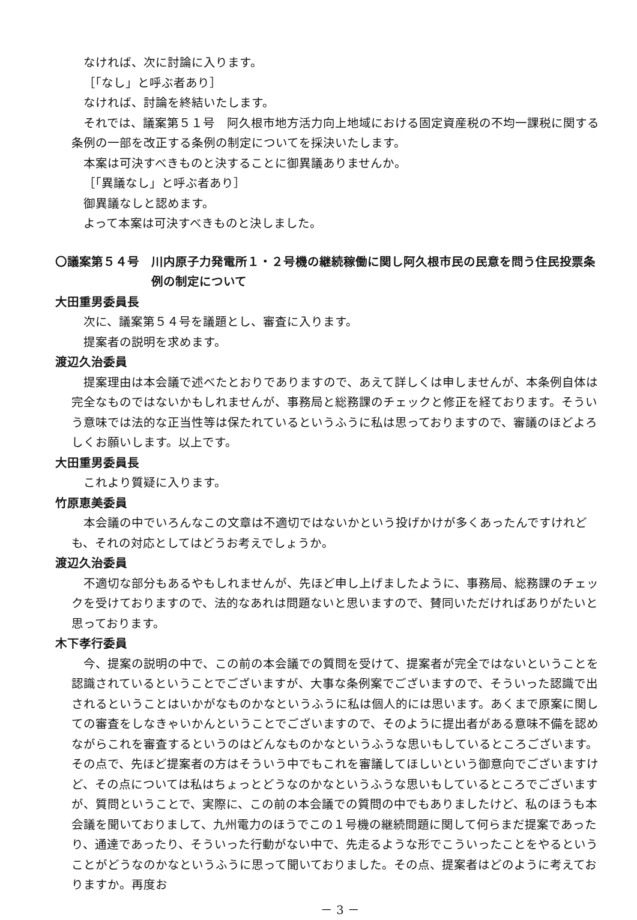なければ、次に討論に入ります。
［「なし」と呼ぶ者あり］
なければ、討論を終結いたします。
それでは、議案第５１号　阿久根市地方活力向上地域における固定資産税の不均一課税に関する条例の一部を改正する条例の制定についてを採決いたします。
本案は可決すべきものと決することに御異議ありませんか。
［「異議なし」と呼ぶ者あり］
御異議なしと認めます。
よって本案は可決すべきものと決しました。
〇議案第５４号　川内原子力発電所１・２号機の継続稼働に関し阿久根市民の民意を問う住民投票条例の制定について
大田重男委員長
次に、議案第５４号を議題とし、審査に入ります。
提案者の説明を求めます。
渡辺久治委員
提案理由は本会議で述べたとおりでありますので、あえて詳しくは申しませんが、本条例自体は完全なものではないかもしれませんが、事務局と総務課のチェックと修正を経ております。そういう意味では法的な正当性等は保たれているというふうに私は思っておりますので、審議のほどよろしくお願いします。以上です。
大田重男委員長
これより質疑に入ります。
竹原恵美委員
本会議の中でいろんなこの文章は不適切ではないかという投げかけが多くあったんですけれども、それの対応としてはどうお考えでしょうか。
渡辺久治委員
不適切な部分もあるやもしれませんが、先ほど申し上げましたように、事務局、総務課のチェックを受けておりますので、法的なあれは問題ないと思いますので、賛同いただければありがたいと思っております。
木下孝行委員
今、提案の説明の中で、この前の本会議での質問を受けて、提案者が完全ではないということを認識されているということでございますが、大事な条例案でございますので、そういった認識で出されるということはいかがなものかなというふうに私は個人的には思います。あくまで原案に関しての審査をしなきゃいかんということでございますので、そのように提出者がある意味不備を認めながらこれを審査するというのはどんなものかなというふうな思いもしているところございます。その点で、先ほど提案者の方はそういう中でもこれを審議してほしいという御意向でございますけど、その点については私はちょっとどうなのかなというふうな思いもしているところでございますが、質問ということで、実際に、この前の本会議での質問の中でもありましたけど、私のほうも本会議を聞いておりまして、九州電力のほうでこの１号機の継続問題に関して何らまだ提案であったり、通達であったり、そういった行動がない中で、先走るような形でこういったことをやるということがどうなのかなというふうに思って聞いておりました。その点、提案者はどのように考えておりますか。再度お
－ 3 －